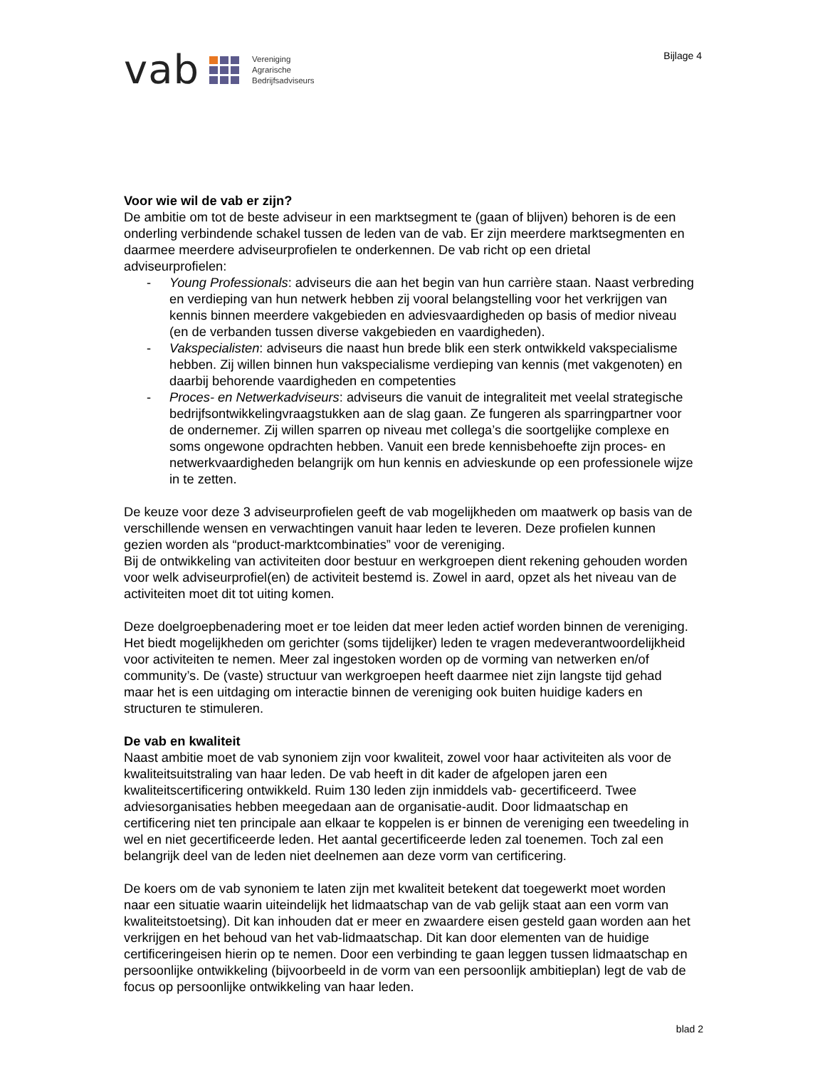vab
Vereniging
Agrarische
Bedrijfsadviseurs
Bijlage 4
Voor wie wil de vab er zijn?
De ambitie om tot de beste adviseur in een marktsegment te (gaan of blijven) behoren is de een onderling verbindende schakel tussen de leden van de vab. Er zijn meerdere marktsegmenten en daarmee meerdere adviseurprofielen te onderkennen. De vab richt op een drietal adviseurprofielen:
- Young Professionals: adviseurs die aan het begin van hun carrière staan. Naast verbreding en verdieping van hun netwerk hebben zij vooral belangstelling voor het verkrijgen van kennis binnen meerdere vakgebieden en adviesvaardigheden op basis of medior niveau (en de verbanden tussen diverse vakgebieden en vaardigheden).
- Vakspecialisten: adviseurs die naast hun brede blik een sterk ontwikkeld vakspecialisme hebben. Zij willen binnen hun vakspecialisme verdieping van kennis (met vakgenoten) en daarbij behorende vaardigheden en competenties
- Proces- en Netwerkadviseurs: adviseurs die vanuit de integraliteit met veelal strategische bedrijfsontwikkelingvraagstukken aan de slag gaan. Ze fungeren als sparringpartner voor de ondernemer. Zij willen sparren op niveau met collega’s die soortgelijke complexe en soms ongewone opdrachten hebben. Vanuit een brede kennisbehoefte zijn proces- en netwerkvaardigheden belangrijk om hun kennis en advieskunde op een professionele wijze in te zetten.
De keuze voor deze 3 adviseurprofielen geeft de vab mogelijkheden om maatwerk op basis van de verschillende wensen en verwachtingen vanuit haar leden te leveren. Deze profielen kunnen gezien worden als “product-marktcombinaties” voor de vereniging.
Bij de ontwikkeling van activiteiten door bestuur en werkgroepen dient rekening gehouden worden voor welk adviseurprofiel(en) de activiteit bestemd is. Zowel in aard, opzet als het niveau van de activiteiten moet dit tot uiting komen.
Deze doelgroepbenadering moet er toe leiden dat meer leden actief worden binnen de vereniging. Het biedt mogelijkheden om gerichter (soms tijdelijker) leden te vragen medeverantwoordelijkheid voor activiteiten te nemen. Meer zal ingestoken worden op de vorming van netwerken en/of community’s. De (vaste) structuur van werkgroepen heeft daarmee niet zijn langste tijd gehad maar het is een uitdaging om interactie binnen de vereniging ook buiten huidige kaders en structuren te stimuleren.
De vab en kwaliteit
Naast ambitie moet de vab synoniem zijn voor kwaliteit, zowel voor haar activiteiten als voor de kwaliteitsuitstraling van haar leden. De vab heeft in dit kader de afgelopen jaren een kwaliteitscertificering ontwikkeld. Ruim 130 leden zijn inmiddels vab- gecertificeerd. Twee adviesorganisaties hebben meegedaan aan de organisatie-audit. Door lidmaatschap en certificering niet ten principale aan elkaar te koppelen is er binnen de vereniging een tweedeling in wel en niet gecertificeerde leden. Het aantal gecertificeerde leden zal toenemen. Toch zal een belangrijk deel van de leden niet deelnemen aan deze vorm van certificering.
De koers om de vab synoniem te laten zijn met kwaliteit betekent dat toegewerkt moet worden naar een situatie waarin uiteindelijk het lidmaatschap van de vab gelijk staat aan een vorm van kwaliteitstoetsing). Dit kan inhouden dat er meer en zwaardere eisen gesteld gaan worden aan het verkrijgen en het behoud van het vab-lidmaatschap. Dit kan door elementen van de huidige certificeringeisen hierin op te nemen. Door een verbinding te gaan leggen tussen lidmaatschap en persoonlijke ontwikkeling (bijvoorbeeld in de vorm van een persoonlijk ambitieplan) legt de vab de focus op persoonlijke ontwikkeling van haar leden.
blad 2